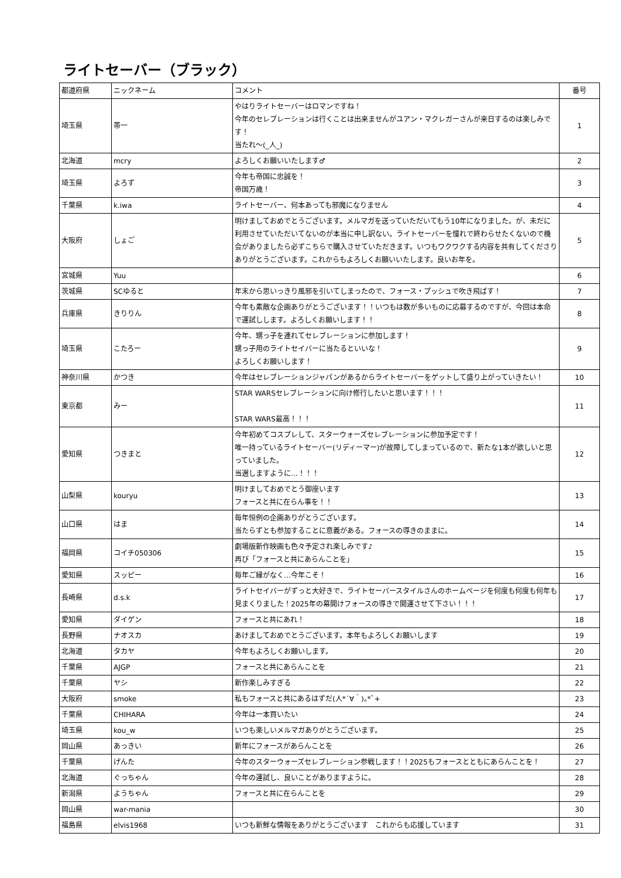ライトセーバー（ブラック）
| 都道府県 | ニックネーム | コメント | 番号 |
| --- | --- | --- | --- |
| 埼玉県 | 帯一 | やはりライトセーバーはロマンですね！ 今年のセレブレーションは行くことは出来ませんがユアン・マクレガーさんが来日するのは楽しみです！ 当たれ〜(_人_) | 1 |
| 北海道 | mcry | よろしくお願いいたします♂ | 2 |
| 埼玉県 | よろず | 今年も帝国に忠誠を！ 帝国万歳！ | 3 |
| 千葉県 | k.iwa | ライトセーバー、何本あっても邪魔になりません | 4 |
| 大阪府 | しょご | 明けましておめでとうございます。メルマガを送っていただいてもう10年になりました。が、未だに利用させていただいてないのが本当に申し訳ない。ライトセーバーを憧れで終わらせたくないので機会がありましたら必ずこちらで購入させていただきます。いつもワクワクする内容を共有してくださりありがとうございます。これからもよろしくお願いいたします。良いお年を。 | 5 |
| 宮城県 | Yuu | | 6 |
| 茨城県 | SCゆると | 年末から思いっきり風邪を引いてしまったので、フォース・プッシュで吹き飛ばす！ | 7 |
| 兵庫県 | きりりん | 今年も素敵な企画ありがとうございます！！いつもは数が多いものに応募するのですが、今回は本命で運試しします。よろしくお願いします！！ | 8 |
| 埼玉県 | こたろー | 今年、甥っ子を連れてセレブレーションに参加します！ 甥っ子用のライトセイバーに当たるといいな！ よろしくお願いします！ | 9 |
| 神奈川県 | かつき | 今年はセレブレーションジャパンがあるからライトセーバーをゲットして盛り上がっていきたい！ | 10 |
| 東京都 | みー | STAR WARSセレブレーションに向け修行したいと思います！！！ STAR WARS最高！！！ | 11 |
| 愛知県 | つきまと | 今年初めてコスプレして、スターウォーズセレブレーションに参加予定です！ 唯一持っているライトセーバー(リディーマー)が故障してしまっているので、新たな1本が欲しいと思っていました。 当選しますように…！！！ | 12 |
| 山梨県 | kouryu | 明けましておめでとう御座います フォースと共に在らん事を！！ | 13 |
| 山口県 | はま | 毎年恒例の企画ありがとうございます。 当たらずとも参加することに意義がある。フォースの導きのままに。 | 14 |
| 福岡県 | コイチ050306 | 劇場版新作映画も色々予定され楽しみです♪ 再び「フォースと共にあらんことを」 | 15 |
| 愛知県 | スッピー | 毎年ご縁がなく…今年こそ！ | 16 |
| 長崎県 | d.s.k | ライトセイバーがずっと大好きで、ライトセーバースタイルさんのホームページを何度も何度も何年も見まくりました！2025年の幕開けフォースの導きで開運させて下さい！！！ | 17 |
| 愛知県 | ダイゲン | フォースと共にあれ！ | 18 |
| 長野県 | ナオスカ | あけましておめでとうございます。本年もよろしくお願いします | 19 |
| 北海道 | タカヤ | 今年もよろしくお願いします。 | 20 |
| 千葉県 | AJGP | フォースと共にあらんことを | 21 |
| 千葉県 | ヤシ | 新作楽しみすぎる | 22 |
| 大阪府 | smoke | 私もフォースと共にあるはずだ(人*´∀｀)｡*ﾟ+ | 23 |
| 千葉県 | CHIHARA | 今年は一本買いたい | 24 |
| 埼玉県 | kou_w | いつも楽しいメルマガありがとうございます。 | 25 |
| 岡山県 | あっきい | 新年にフォースがあらんことを | 26 |
| 千葉県 | げんた | 今年のスターウォーズセレブレーション参戦します！！2025もフォースとともにあらんことを！ | 27 |
| 北海道 | ぐっちゃん | 今年の運試し、良いことがありますように。 | 28 |
| 新潟県 | ようちゃん | フォースと共に在らんことを | 29 |
| 岡山県 | war-mania | | 30 |
| 福島県 | elvis1968 | いつも新鮮な情報をありがとうございます これからも応援しています | 31 |